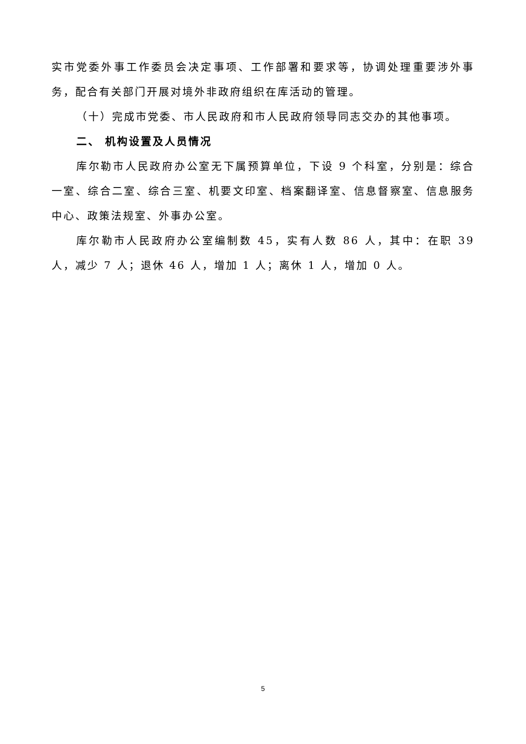实市党委外事工作委员会决定事项、工作部署和要求等，协调处理重要涉外事务，配合有关部门开展对境外非政府组织在库活动的管理。
（十）完成市党委、市人民政府和市人民政府领导同志交办的其他事项。
二、 机构设置及人员情况
库尔勒市人民政府办公室无下属预算单位，下设 9 个科室，分别是：综合一室、综合二室、综合三室、机要文印室、档案翻译室、信息督察室、信息服务中心、政策法规室、外事办公室。
库尔勒市人民政府办公室编制数 45，实有人数 86 人，其中：在职 39 人，减少 7 人；退休 46 人，增加 1 人；离休 1 人，增加 0 人。
5